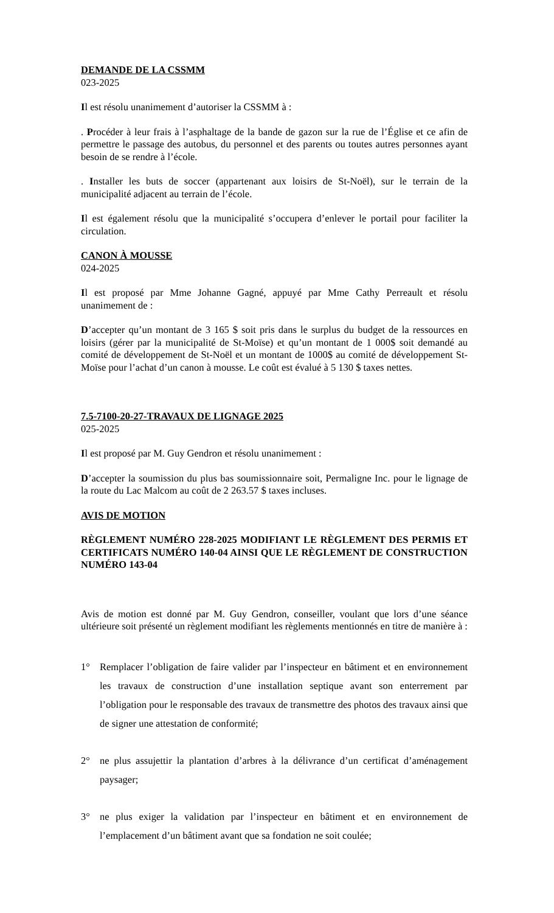DEMANDE DE LA CSSMM
023-2025
Il est résolu unanimement d’autoriser la CSSMM à :
. Procéder à leur frais à l’asphaltage de la bande de gazon sur la rue de l’Église et ce afin de permettre le passage des autobus, du personnel et des parents ou toutes autres personnes ayant besoin de se rendre à l’école.
. Installer les buts de soccer (appartenant aux loisirs de St-Noël), sur le terrain de la municipalité adjacent au terrain de l’école.
Il est également résolu que la municipalité s’occupera d’enlever le portail pour faciliter la circulation.
CANON À MOUSSE
024-2025
Il est proposé par Mme Johanne Gagné, appuyé par Mme Cathy Perreault et résolu unanimement de :
D’accepter qu’un montant de 3 165 $ soit pris dans le surplus du budget de la ressources en loisirs (gérer par la municipalité de St-Moïse) et qu’un montant de 1 000$ soit demandé au comité de développement de St-Noël et un montant de 1000$ au comité de développement St-Moïse pour l’achat d’un canon à mousse. Le coût est évalué à 5 130 $ taxes nettes.
7.5-7100-20-27-TRAVAUX DE LIGNAGE 2025
025-2025
Il est proposé par M. Guy Gendron et résolu unanimement :
D’accepter la soumission du plus bas soumissionnaire soit, Permaligne Inc. pour le lignage de la route du Lac Malcom au coût de 2 263.57 $ taxes incluses.
AVIS DE MOTION
RÈGLEMENT NUMÉRO 228-2025 MODIFIANT LE RÈGLEMENT DES PERMIS ET CERTIFICATS NUMÉRO 140-04 AINSI QUE LE RÈGLEMENT DE CONSTRUCTION NUMÉRO 143-04
Avis de motion est donné par M. Guy Gendron, conseiller, voulant que lors d’une séance ultérieure soit présenté un règlement modifiant les règlements mentionnés en titre de manière à :
1° Remplacer l’obligation de faire valider par l’inspecteur en bâtiment et en environnement les travaux de construction d’une installation septique avant son enterrement par l’obligation pour le responsable des travaux de transmettre des photos des travaux ainsi que de signer une attestation de conformité;
2° ne plus assujettir la plantation d’arbres à la délivrance d’un certificat d’aménagement paysager;
3° ne plus exiger la validation par l’inspecteur en bâtiment et en environnement de l’emplacement d’un bâtiment avant que sa fondation ne soit coulée;